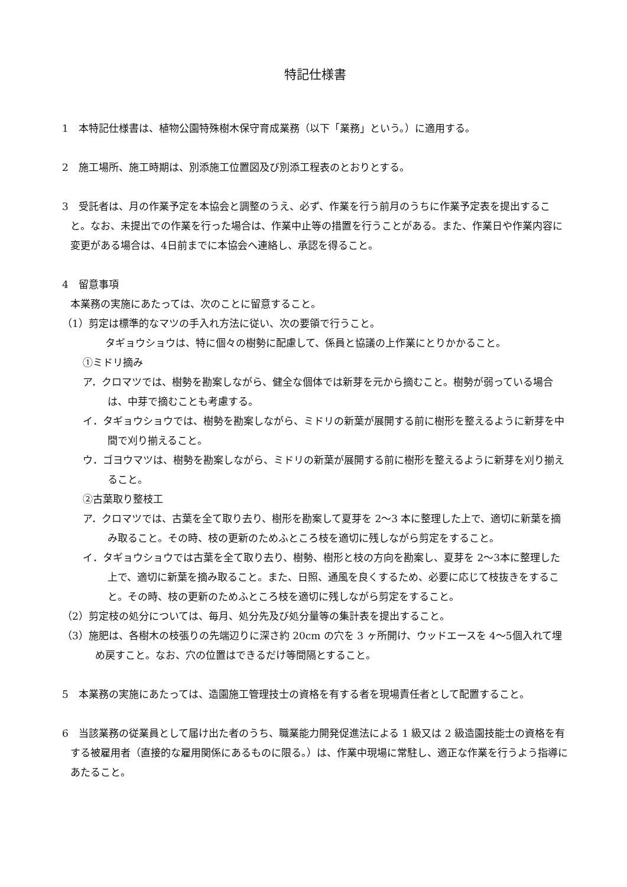特記仕様書
1　本特記仕様書は、植物公園特殊樹木保守育成業務（以下「業務」という。）に適用する。
2　施工場所、施工時期は、別添施工位置図及び別添工程表のとおりとする。
3　受託者は、月の作業予定を本協会と調整のうえ、必ず、作業を行う前月のうちに作業予定表を提出すること。なお、未提出での作業を行った場合は、作業中止等の措置を行うことがある。また、作業日や作業内容に変更がある場合は、4日前までに本協会へ連絡し、承認を得ること。
4　留意事項
本業務の実施にあたっては、次のことに留意すること。
（1）剪定は標準的なマツの手入れ方法に従い、次の要領で行うこと。
　タギョウショウは、特に個々の樹勢に配慮して、係員と協議の上作業にとりかかること。
①ミドリ摘み
ア．クロマツでは、樹勢を勘案しながら、健全な個体では新芽を元から摘むこと。樹勢が弱っている場合は、中芽で摘むことも考慮する。
イ．タギョウショウでは、樹勢を勘案しながら、ミドリの新葉が展開する前に樹形を整えるように新芽を中間で刈り揃えること。
ウ．ゴヨウマツは、樹勢を勘案しながら、ミドリの新葉が展開する前に樹形を整えるように新芽を刈り揃えること。
②古葉取り整枝工
ア．クロマツでは、古葉を全て取り去り、樹形を勘案して夏芽を 2～3 本に整理した上で、適切に新葉を摘み取ること。その時、枝の更新のためふところ枝を適切に残しながら剪定をすること。
イ．タギョウショウでは古葉を全て取り去り、樹勢、樹形と枝の方向を勘案し、夏芽を 2～3本に整理した上で、適切に新葉を摘み取ること。また、日照、通風を良くするため、必要に応じて枝抜きをすること。その時、枝の更新のためふところ枝を適切に残しながら剪定をすること。
（2）剪定枝の処分については、毎月、処分先及び処分量等の集計表を提出すること。
（3）施肥は、各樹木の枝張りの先端辺りに深さ約 20cm の穴を 3 ヶ所開け、ウッドエースを 4～5個入れて埋め戻すこと。なお、穴の位置はできるだけ等間隔とすること。
5　本業務の実施にあたっては、造園施工管理技士の資格を有する者を現場責任者として配置すること。
6　当該業務の従業員として届け出た者のうち、職業能力開発促進法による 1 級又は 2 級造園技能士の資格を有する被雇用者（直接的な雇用関係にあるものに限る。）は、作業中現場に常駐し、適正な作業を行うよう指導にあたること。